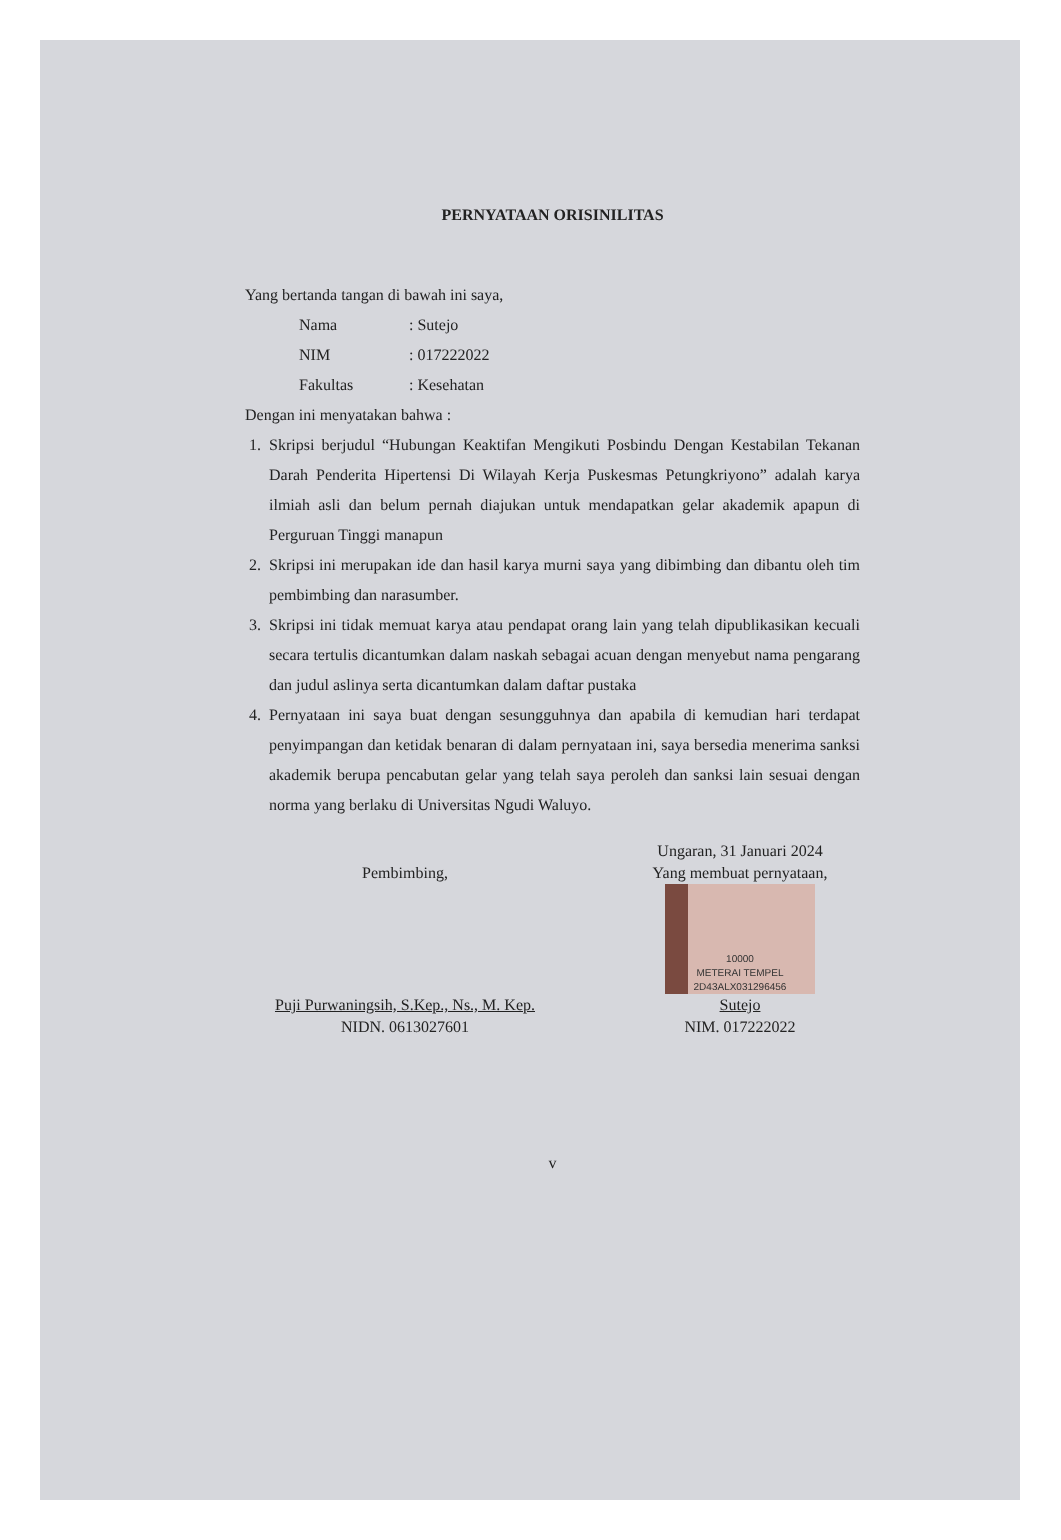PERNYATAAN ORISINILITAS
Yang bertanda tangan di bawah ini saya,
Nama: Sutejo NIM: 017222022 Fakultas: Kesehatan
Dengan ini menyatakan bahwa :
1. Skripsi berjudul “Hubungan Keaktifan Mengikuti Posbindu Dengan Kestabilan Tekanan Darah Penderita Hipertensi Di Wilayah Kerja Puskesmas Petungkriyono” adalah karya ilmiah asli dan belum pernah diajukan untuk mendapatkan gelar akademik apapun di Perguruan Tinggi manapun
2. Skripsi ini merupakan ide dan hasil karya murni saya yang dibimbing dan dibantu oleh tim pembimbing dan narasumber.
3. Skripsi ini tidak memuat karya atau pendapat orang lain yang telah dipublikasikan kecuali secara tertulis dicantumkan dalam naskah sebagai acuan dengan menyebut nama pengarang dan judul aslinya serta dicantumkan dalam daftar pustaka
4. Pernyataan ini saya buat dengan sesungguhnya dan apabila di kemudian hari terdapat penyimpangan dan ketidak benaran di dalam pernyataan ini, saya bersedia menerima sanksi akademik berupa pencabutan gelar yang telah saya peroleh dan sanksi lain sesuai dengan norma yang berlaku di Universitas Ngudi Waluyo.
Pembimbing,
Puji Purwaningsih, S.Kep., Ns., M. Kep.
NIDN. 0613027601
Ungaran, 31 Januari 2024
Yang membuat pernyataan,
10000
METERAI TEMPEL
2D43ALX031296456
Sutejo
NIM. 017222022
v